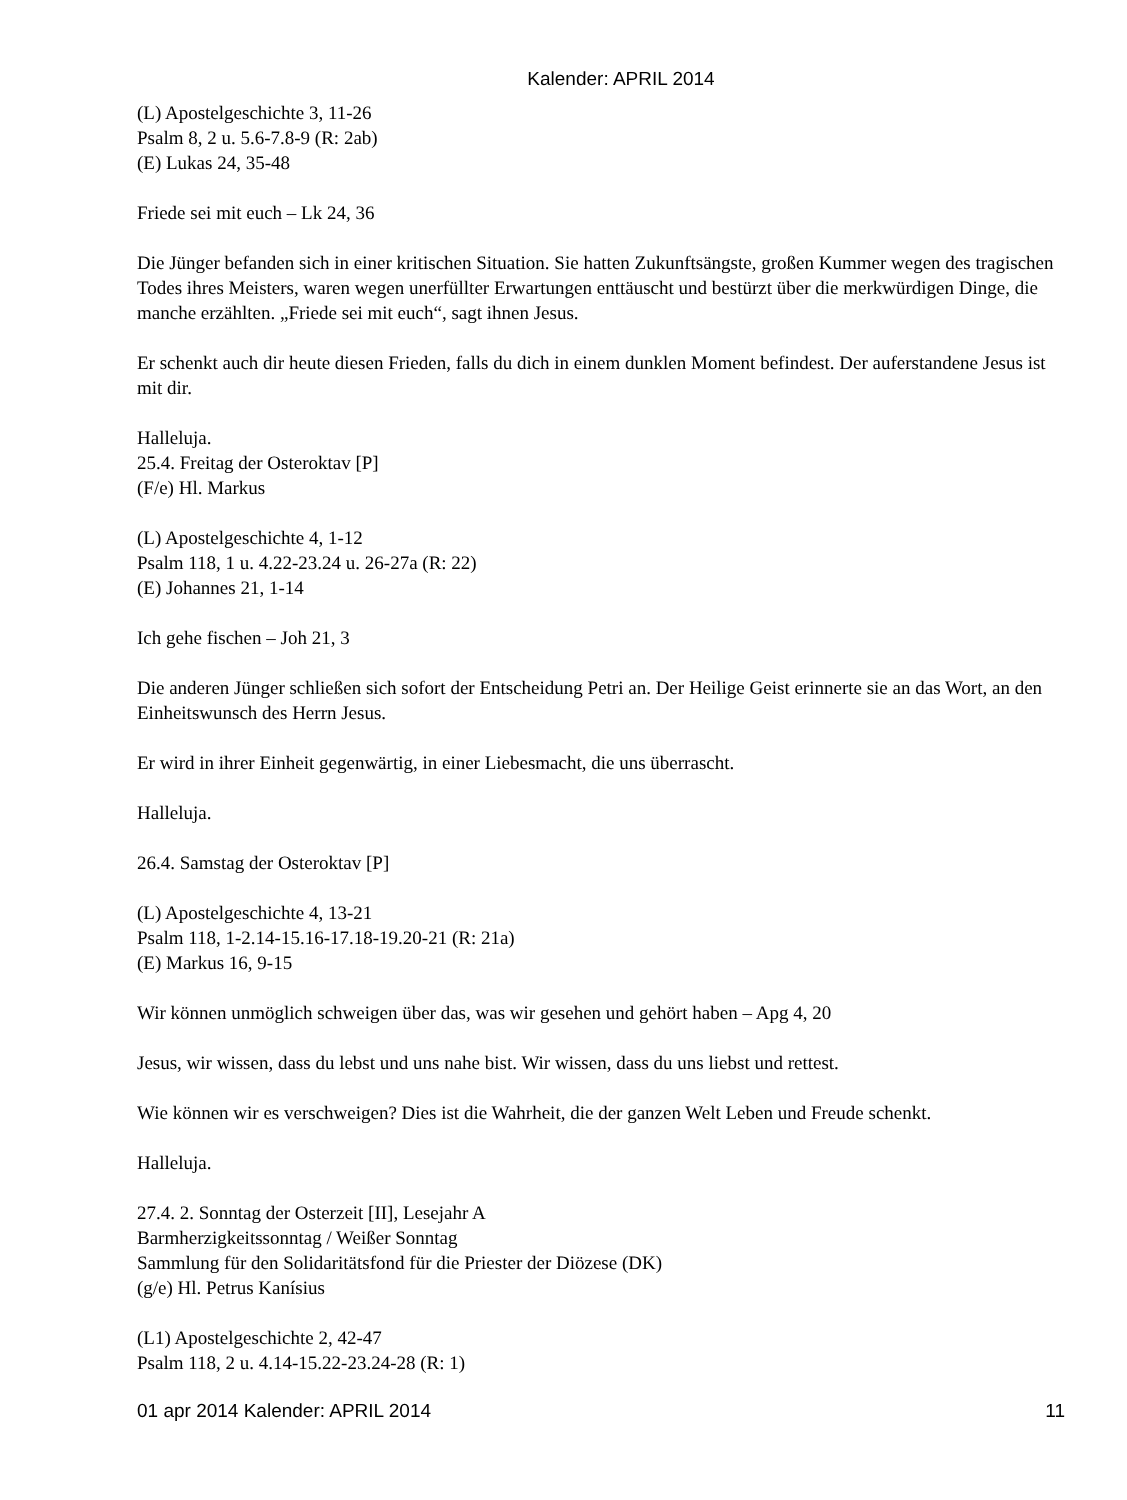Kalender: APRIL 2014
(L) Apostelgeschichte 3, 11-26
Psalm 8, 2 u. 5.6-7.8-9 (R: 2ab)
(E) Lukas 24, 35-48
Friede sei mit euch – Lk 24, 36
Die Jünger befanden sich in einer kritischen Situation. Sie hatten Zukunftsängste, großen Kummer wegen des tragischen Todes ihres Meisters, waren wegen unerfüllter Erwartungen enttäuscht und bestürzt über die merkwürdigen Dinge, die manche erzählten. „Friede sei mit euch“, sagt ihnen Jesus.
Er schenkt auch dir heute diesen Frieden, falls du dich in einem dunklen Moment befindest. Der auferstandene Jesus ist mit dir.
Halleluja.
25.4. Freitag der Osteroktav [P]
(F/e) Hl. Markus
(L) Apostelgeschichte 4, 1-12
Psalm 118, 1 u. 4.22-23.24 u. 26-27a (R: 22)
(E) Johannes 21, 1-14
Ich gehe fischen – Joh 21, 3
Die anderen Jünger schließen sich sofort der Entscheidung Petri an. Der Heilige Geist erinnerte sie an das Wort, an den Einheitswunsch des Herrn Jesus.
Er wird in ihrer Einheit gegenwärtig, in einer Liebesmacht, die uns überrascht.
Halleluja.
26.4. Samstag der Osteroktav [P]
(L) Apostelgeschichte 4, 13-21
Psalm 118, 1-2.14-15.16-17.18-19.20-21 (R: 21a)
(E) Markus 16, 9-15
Wir können unmöglich schweigen über das, was wir gesehen und gehört haben – Apg 4, 20
Jesus, wir wissen, dass du lebst und uns nahe bist. Wir wissen, dass du uns liebst und rettest.
Wie können wir es verschweigen? Dies ist die Wahrheit, die der ganzen Welt Leben und Freude schenkt.
Halleluja.
27.4. 2. Sonntag der Osterzeit [II], Lesejahr A
Barmherzigkeitssonntag / Weißer Sonntag
Sammlung für den Solidaritätsfond für die Priester der Diözese (DK)
(g/e) Hl. Petrus Kanísius
(L1) Apostelgeschichte 2, 42-47
Psalm 118, 2 u. 4.14-15.22-23.24-28 (R: 1)
01 apr 2014 Kalender: APRIL 2014 11